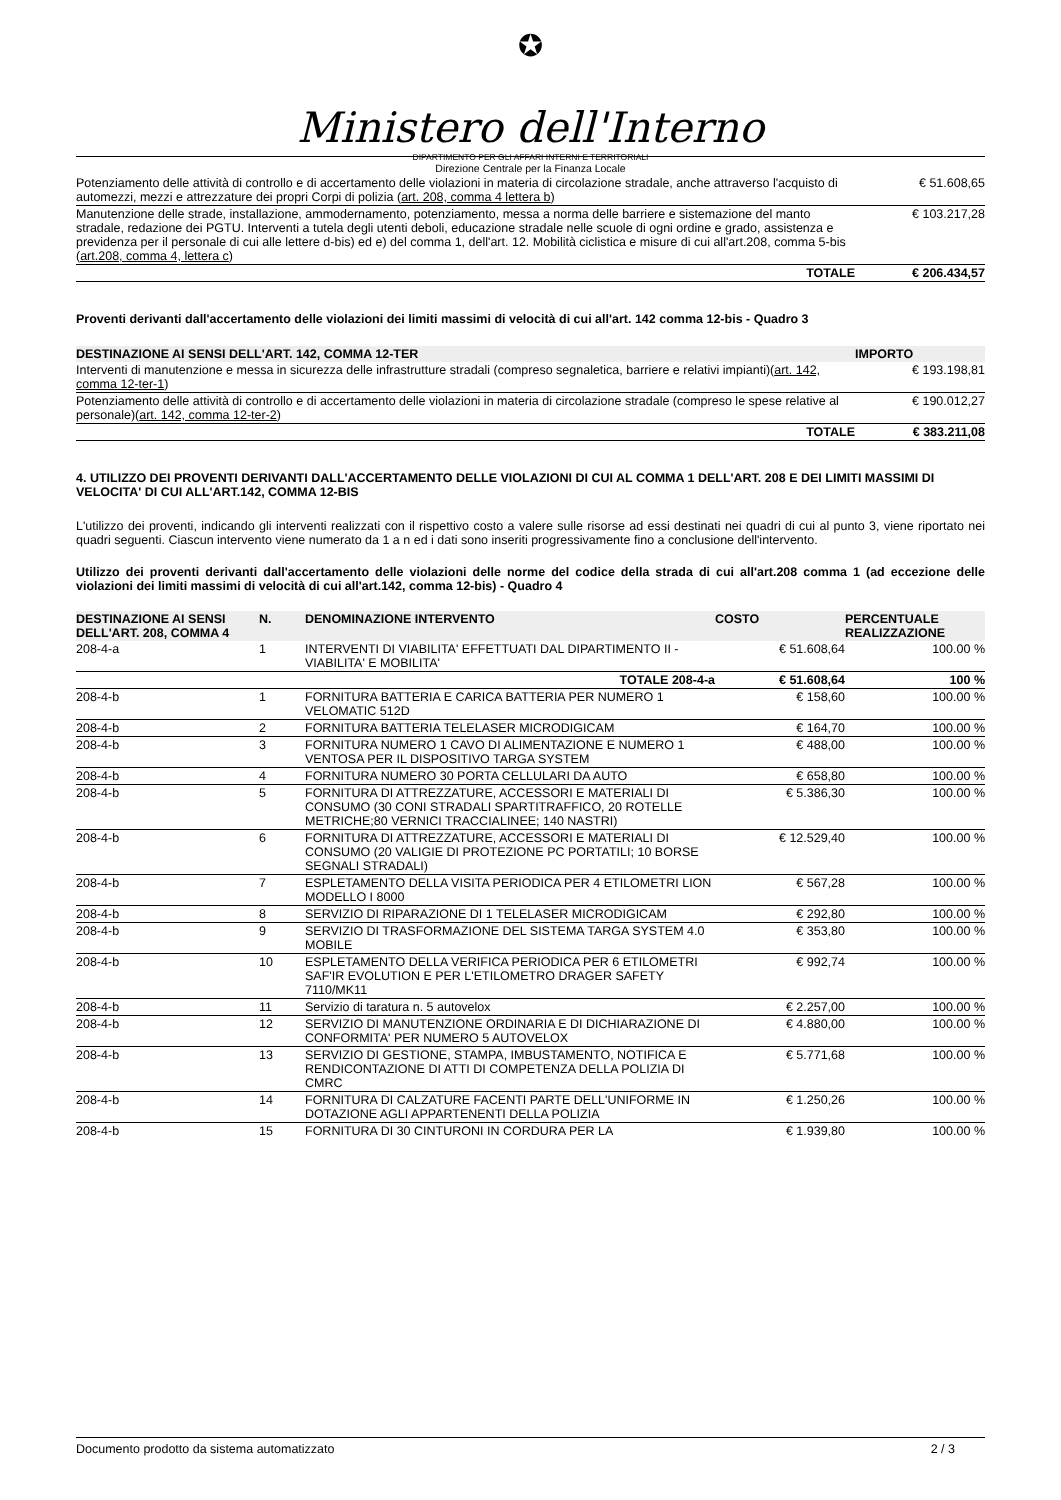✪
Ministero dell'Interno
DIPARTIMENTO PER GLI AFFARI INTERNI E TERRITORIALI
Direzione Centrale per la Finanza Locale
| Potenziamento delle attività di controllo e di accertamento delle violazioni in materia di circolazione stradale, anche attraverso l'acquisto di automezzi, mezzi e attrezzature dei propri Corpi di polizia ( art. 208, comma 4 lettera b ) | € 51.608,65 |
| Manutenzione delle strade, installazione, ammodernamento, potenziamento, messa a norma delle barriere e sistemazione del manto stradale, redazione dei PGTU. Interventi a tutela degli utenti deboli, educazione stradale nelle scuole di ogni ordine e grado, assistenza e previdenza per il personale di cui alle lettere d-bis) ed e) del comma 1, dell'art. 12. Mobilità ciclistica e misure di cui all'art.208, comma 5-bis ( art.208, comma 4, lettera c ) | € 103.217,28 |
| TOTALE | € 206.434,57 |
Proventi derivanti dall'accertamento delle violazioni dei limiti massimi di velocità di cui all'art. 142 comma 12-bis - Quadro 3
| DESTINAZIONE AI SENSI DELL'ART. 142, COMMA 12-TER | IMPORTO |
| --- | --- |
| Interventi di manutenzione e messa in sicurezza delle infrastrutture stradali (compreso segnaletica, barriere e relativi impianti)( art. 142, comma 12-ter-1 ) | € 193.198,81 |
| Potenziamento delle attività di controllo e di accertamento delle violazioni in materia di circolazione stradale (compreso le spese relative al personale)( art. 142, comma 12-ter-2 ) | € 190.012,27 |
| TOTALE | € 383.211,08 |
4. UTILIZZO DEI PROVENTI DERIVANTI DALL'ACCERTAMENTO DELLE VIOLAZIONI DI CUI AL COMMA 1 DELL'ART. 208 E DEI LIMITI MASSIMI DI VELOCITA' DI CUI ALL'ART.142, COMMA 12-BIS
L'utilizzo dei proventi, indicando gli interventi realizzati con il rispettivo costo a valere sulle risorse ad essi destinati nei quadri di cui al punto 3, viene riportato nei quadri seguenti. Ciascun intervento viene numerato da 1 a n ed i dati sono inseriti progressivamente fino a conclusione dell'intervento.
Utilizzo dei proventi derivanti dall'accertamento delle violazioni delle norme del codice della strada di cui all'art.208 comma 1 (ad eccezione delle violazioni dei limiti massimi di velocità di cui all'art.142, comma 12-bis) - Quadro 4
| DESTINAZIONE AI SENSI DELL'ART. 208, COMMA 4 | N. | DENOMINAZIONE INTERVENTO | COSTO | PERCENTUALE REALIZZAZIONE |
| --- | --- | --- | --- | --- |
| 208-4-a | 1 | INTERVENTI DI VIABILITA' EFFETTUATI DAL DIPARTIMENTO II - VIABILITA' E MOBILITA' | € 51.608,64 | 100.00 % |
| | | TOTALE 208-4-a | € 51.608,64 | 100 % |
| 208-4-b | 1 | FORNITURA BATTERIA E CARICA BATTERIA PER NUMERO 1 VELOMATIC 512D | € 158,60 | 100.00 % |
| 208-4-b | 2 | FORNITURA BATTERIA TELELASER MICRODIGICAM | € 164,70 | 100.00 % |
| 208-4-b | 3 | FORNITURA NUMERO 1 CAVO DI ALIMENTAZIONE E NUMERO 1 VENTOSA PER IL DISPOSITIVO TARGA SYSTEM | € 488,00 | 100.00 % |
| 208-4-b | 4 | FORNITURA NUMERO 30 PORTA CELLULARI DA AUTO | € 658,80 | 100.00 % |
| 208-4-b | 5 | FORNITURA DI ATTREZZATURE, ACCESSORI E MATERIALI DI CONSUMO (30 CONI STRADALI SPARTITRAFFICO, 20 ROTELLE METRICHE;80 VERNICI TRACCIALINEE; 140 NASTRI) | € 5.386,30 | 100.00 % |
| 208-4-b | 6 | FORNITURA DI ATTREZZATURE, ACCESSORI E MATERIALI DI CONSUMO (20 VALIGIE DI PROTEZIONE PC PORTATILI; 10 BORSE SEGNALI STRADALI) | € 12.529,40 | 100.00 % |
| 208-4-b | 7 | ESPLETAMENTO DELLA VISITA PERIODICA PER 4 ETILOMETRI LION MODELLO I 8000 | € 567,28 | 100.00 % |
| 208-4-b | 8 | SERVIZIO DI RIPARAZIONE DI 1 TELELASER MICRODIGICAM | € 292,80 | 100.00 % |
| 208-4-b | 9 | SERVIZIO DI TRASFORMAZIONE DEL SISTEMA TARGA SYSTEM 4.0 MOBILE | € 353,80 | 100.00 % |
| 208-4-b | 10 | ESPLETAMENTO DELLA VERIFICA PERIODICA PER 6 ETILOMETRI SAF'IR EVOLUTION E PER L'ETILOMETRO DRAGER SAFETY 7110/MK11 | € 992,74 | 100.00 % |
| 208-4-b | 11 | Servizio di taratura n. 5 autovelox | € 2.257,00 | 100.00 % |
| 208-4-b | 12 | SERVIZIO DI MANUTENZIONE ORDINARIA E DI DICHIARAZIONE DI CONFORMITA' PER NUMERO 5 AUTOVELOX | € 4.880,00 | 100.00 % |
| 208-4-b | 13 | SERVIZIO DI GESTIONE, STAMPA, IMBUSTAMENTO, NOTIFICA E RENDICONTAZIONE DI ATTI DI COMPETENZA DELLA POLIZIA DI CMRC | € 5.771,68 | 100.00 % |
| 208-4-b | 14 | FORNITURA DI CALZATURE FACENTI PARTE DELL'UNIFORME IN DOTAZIONE AGLI APPARTENENTI DELLA POLIZIA | € 1.250,26 | 100.00 % |
| 208-4-b | 15 | FORNITURA DI 30 CINTURONI IN CORDURA PER LA | € 1.939,80 | 100.00 % |
Documento prodotto da sistema automatizzato 2 / 3